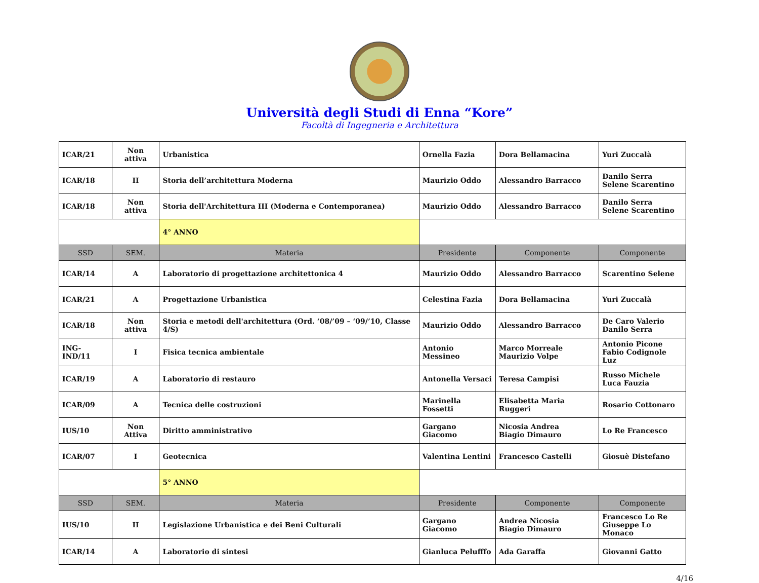Università degli Studi di Enna “Kore”
Facoltà di Ingegneria e Architettura
| ICAR/21 | Non attiva | Urbanistica | Ornella Fazia | Dora Bellamacina | Yuri Zuccalà |
| ICAR/18 | II | Storia dell’architettura Moderna | Maurizio Oddo | Alessandro Barracco | Danilo Serra Selene Scarentino |
| ICAR/18 | Non attiva | Storia dell'Architettura III (Moderna e Contemporanea) | Maurizio Oddo | Alessandro Barracco | Danilo Serra Selene Scarentino |
| | | 4° ANNO | | | |
| SSD | SEM. | Materia | Presidente | Componente | Componente |
| ICAR/14 | A | Laboratorio di progettazione architettonica 4 | Maurizio Oddo | Alessandro Barracco | Scarentino Selene |
| ICAR/21 | A | Progettazione Urbanistica | Celestina Fazia | Dora Bellamacina | Yuri Zuccalà |
| ICAR/18 | Non attiva | Storia e metodi dell'architettura (Ord. ‘08/’09 – ‘09/’10, Classe 4/S) | Maurizio Oddo | Alessandro Barracco | De Caro Valerio Danilo Serra |
| ING-IND/11 | I | Fisica tecnica ambientale | Antonio Messineo | Marco Morreale Maurizio Volpe | Antonio Picone Fabio Codignole Luz |
| ICAR/19 | A | Laboratorio di restauro | Antonella Versaci | Teresa Campisi | Russo Michele Luca Fauzia |
| ICAR/09 | A | Tecnica delle costruzioni | Marinella Fossetti | Elisabetta Maria Ruggeri | Rosario Cottonaro |
| IUS/10 | Non Attiva | Diritto amministrativo | Gargano Giacomo | Nicosia Andrea Biagio Dimauro | Lo Re Francesco |
| ICAR/07 | I | Geotecnica | Valentina Lentini | Francesco Castelli | Giosuè Distefano |
| | | 5° ANNO | | | |
| SSD | SEM. | Materia | Presidente | Componente | Componente |
| IUS/10 | II | Legislazione Urbanistica e dei Beni Culturali | Gargano Giacomo | Andrea Nicosia Biagio Dimauro | Francesco Lo Re Giuseppe Lo Monaco |
| ICAR/14 | A | Laboratorio di sintesi | Gianluca Pelufffo | Ada Garaffa | Giovanni Gatto |
4/16